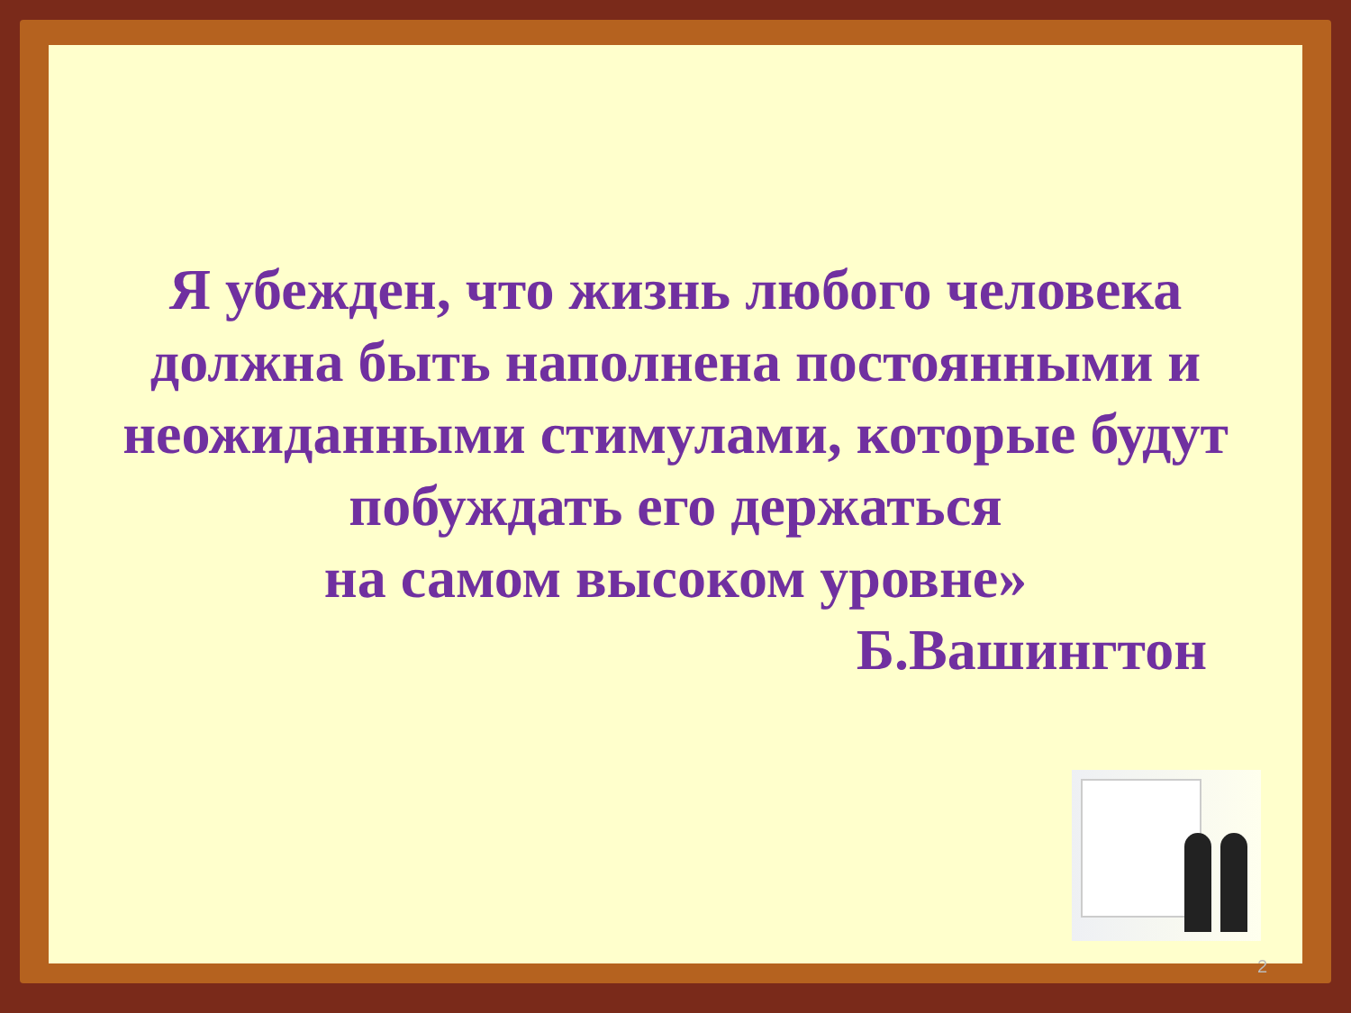Я убежден, что жизнь любого человека должна быть наполнена постоянными и неожиданными стимулами, которые будут побуждать его держаться
на самом высоком уровне»
Б.Вашингтон
2